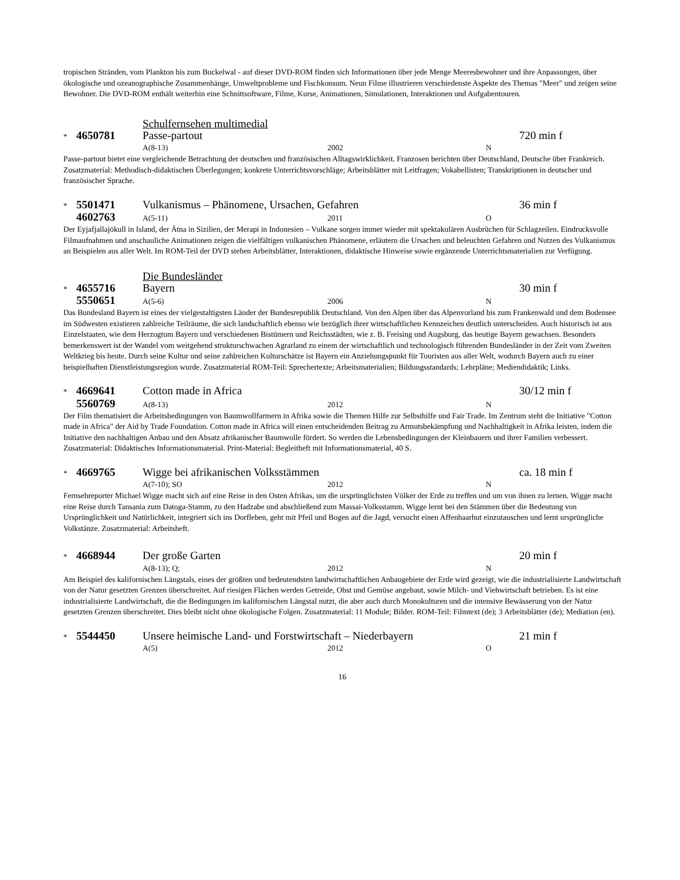tropischen Stränden, vom Plankton bis zum Buckelwal - auf dieser DVD-ROM finden sich Informationen über jede Menge Meeresbewohner und ihre Anpassungen, über ökologische und ozeanographische Zusammenhänge, Umweltprobleme und Fischkonsum. Neun Filme illustrieren verschiedenste Aspekte des Themas "Meer" und zeigen seine Bewohner. Die DVD-ROM enthält weiterhin eine Schnittsoftware, Filme, Kurse, Animationen, Simulationen, Interaktionen und Aufgabentouren.
Schulfernsehen multimedial
* 4650781 Passe-partout 720 min f
A(8-13) 2002 N
Passe-partout bietet eine vergleichende Betrachtung der deutschen und französischen Alltagswirklichkeit. Franzosen berichten über Deutschland, Deutsche über Frankreich. Zusatzmaterial: Methodisch-didaktischen Überlegungen; konkrete Unterrichtsvorschläge; Arbeitsblätter mit Leitfragen; Vokabellisten; Transkriptionen in deutscher und französischer Sprache.
* 5501471 Vulkanismus – Phänomene, Ursachen, Gefahren 36 min f
4602763 A(5-11) 2011 O
Der Eyjafjallajökull in Island, der Ätna in Sizilien, der Merapi in Indonesien – Vulkane sorgen immer wieder mit spektakulären Ausbrüchen für Schlagzeilen. Eindrucksvolle Filmaufnahmen und anschauliche Animationen zeigen die vielfältigen vulkanischen Phänomene, erläutern die Ursachen und beleuchten Gefahren und Nutzen des Vulkanismus an Beispielen aus aller Welt. Im ROM-Teil der DVD stehen Arbeitsblätter, Interaktionen, didaktische Hinweise sowie ergänzende Unterrichtsmaterialien zur Verfügung.
Die Bundesländer
* 4655716 Bayern 30 min f
5550651 A(5-6) 2006 N
Das Bundesland Bayern ist eines der vielgestaltigsten Länder der Bundesrepublik Deutschland. Von den Alpen über das Alpenvorland bis zum Frankenwald und dem Bodensee im Südwesten existieren zahlreiche Teilräume, die sich landschaftlich ebenso wie bezüglich ihrer wirtschaftlichen Kennzeichen deutlich unterscheiden. Auch historisch ist aus Einzelstaaten, wie dem Herzogtum Bayern und verschiedenen Bistümern und Reichsstädten, wie z. B. Freising und Augsburg, das heutige Bayern gewachsen. Besonders bemerkenswert ist der Wandel vom weitgehend strukturschwachen Agrarland zu einem der wirtschaftlich und technologisch führenden Bundesländer in der Zeit vom Zweiten Weltkrieg bis heute. Durch seine Kultur und seine zahlreichen Kulturschätze ist Bayern ein Anziehungspunkt für Touristen aus aller Welt, wodurch Bayern auch zu einer beispielhaften Dienstleistungsregion wurde. Zusatzmaterial ROM-Teil: Sprechertexte; Arbeitsmaterialien; Bildungsstandards; Lehrpläne; Mediendidaktik; Links.
* 4669641 Cotton made in Africa 30/12 min f
5560769 A(8-13) 2012 N
Der Film thematisiert die Arbeitsbedingungen von Baumwollfarmern in Afrika sowie die Themen Hilfe zur Selbsthilfe und Fair Trade. Im Zentrum steht die Initiative "Cotton made in Africa" der Aid by Trade Foundation. Cotton made in Africa will einen entscheidenden Beitrag zu Armutsbekämpfung und Nachhaltigkeit in Afrika leisten, indem die Initiative den nachhaltigen Anbau und den Absatz afrikanischer Baumwolle fördert. So werden die Lebensbedingungen der Kleinbauern und ihrer Familien verbessert. Zusatzmaterial: Didaktisches Informationsmaterial. Print-Material: Begleitheft mit Informationsmaterial, 40 S.
* 4669765 Wigge bei afrikanischen Volksstämmen ca. 18 min f
A(7-10); SO 2012 N
Fernsehreporter Michael Wigge macht sich auf eine Reise in den Osten Afrikas, um die ursprünglichsten Völker der Erde zu treffen und um von ihnen zu lernen. Wigge macht eine Reise durch Tansania zum Datoga-Stamm, zu den Hadzabe und abschließend zum Massai-Volksstamm. Wigge lernt bei den Stämmen über die Bedeutung von Ursprünglichkeit und Natürlichkeit, integriert sich ins Dorfleben, geht mit Pfeil und Bogen auf die Jagd, versucht einen Affenhaarhut einzutauschen und lernt ursprüngliche Volkstänze. Zusatzmaterial: Arbeitsheft.
* 4668944 Der große Garten 20 min f
A(8-13); Q; 2012 N
Am Beispiel des kalifornischen Längstals, eines der größten und bedeutendsten landwirtschaftlichen Anbaugebiete der Erde wird gezeigt, wie die industrialisierte Landwirtschaft von der Natur gesetzten Grenzen überschreitet. Auf riesigen Flächen werden Getreide, Obst und Gemüse angebaut, sowie Milch- und Viehwirtschaft betrieben. Es ist eine industrialisierte Landwirtschaft, die die Bedingungen im kalifornischen Längstal nutzt, die aber auch durch Monokulturen und die intensive Bewässerung von der Natur gesetzten Grenzen überschreitet. Dies bleibt nicht ohne ökologische Folgen. Zusatzmaterial: 11 Module; Bilder. ROM-Teil: Filmtext (de); 3 Arbeitsblätter (de); Mediation (en).
* 5544450 Unsere heimische Land- und Forstwirtschaft – Niederbayern 21 min f
A(5) 2012 O
16